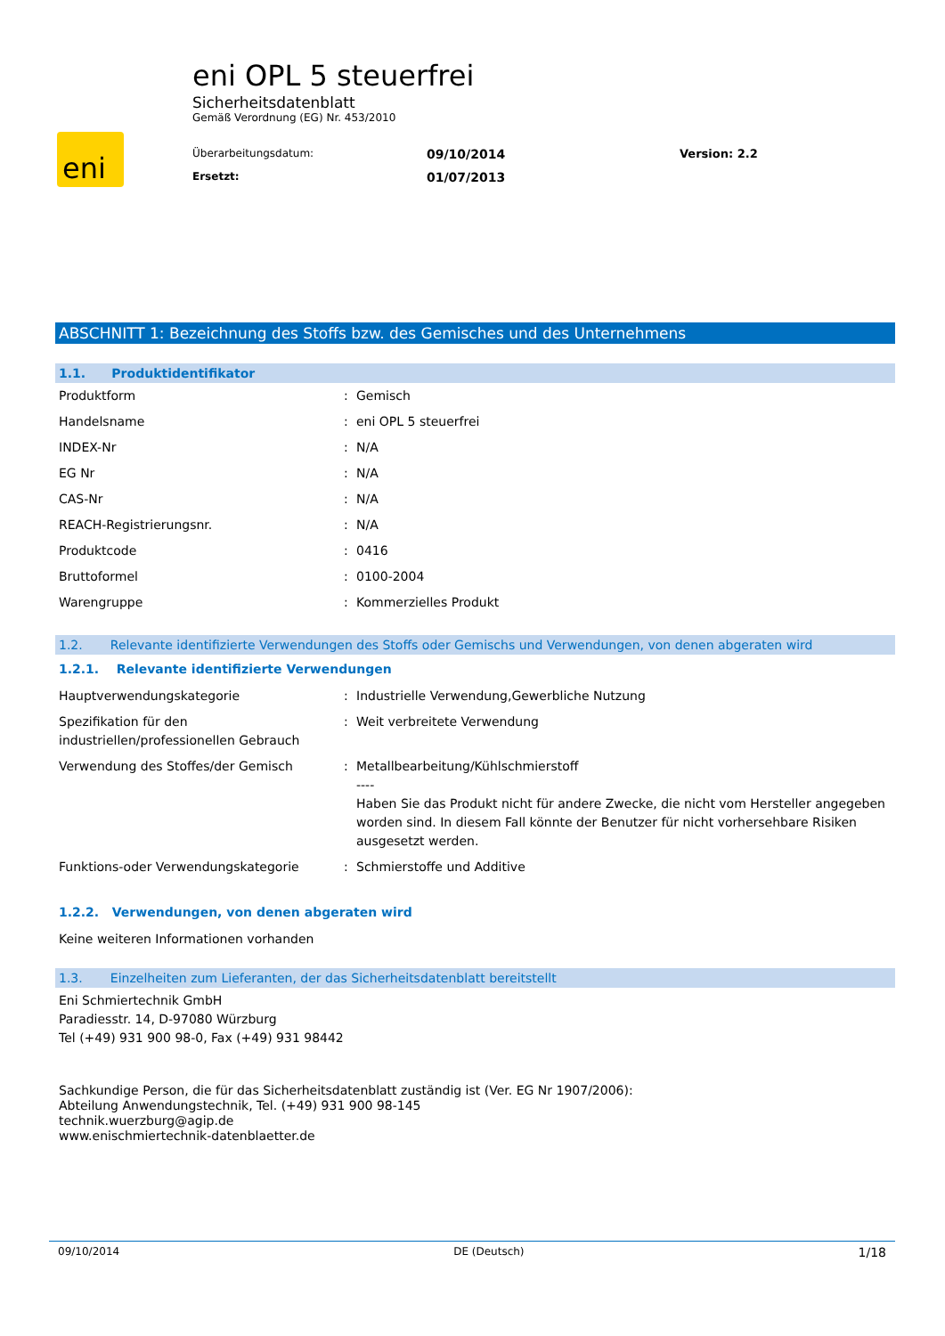eni
eni OPL 5 steuerfrei
Sicherheitsdatenblatt
Gemäß Verordnung (EG) Nr. 453/2010
Überarbeitungsdatum: 09/10/2014 Version: 2.2 Ersetzt: 01/07/2013
ABSCHNITT 1: Bezeichnung des Stoffs bzw. des Gemisches und des Unternehmens
1.1. Produktidentifikator
Produktform: Gemisch
Handelsname: eni OPL 5 steuerfrei
INDEX-Nr: N/A
EG Nr: N/A
CAS-Nr: N/A
REACH-Registrierungsnr.: N/A
Produktcode: 0416
Bruttoformel: 0100-2004
Warengruppe: Kommerzielles Produkt
1.2. Relevante identifizierte Verwendungen des Stoffs oder Gemischs und Verwendungen, von denen abgeraten wird
1.2.1. Relevante identifizierte Verwendungen
Hauptverwendungskategorie: Industrielle Verwendung,Gewerbliche Nutzung
Spezifikation für den industriellen/professionellen Gebrauch: Weit verbreitete Verwendung
Verwendung des Stoffes/der Gemisch: Metallbearbeitung/Kühlschmierstoff
----
Haben Sie das Produkt nicht für andere Zwecke, die nicht vom Hersteller angegeben worden sind. In diesem Fall könnte der Benutzer für nicht vorhersehbare Risiken ausgesetzt werden.
Funktions-oder Verwendungskategorie: Schmierstoffe und Additive
1.2.2. Verwendungen, von denen abgeraten wird
Keine weiteren Informationen vorhanden
1.3. Einzelheiten zum Lieferanten, der das Sicherheitsdatenblatt bereitstellt
Eni Schmiertechnik GmbH
Paradiesstr. 14, D-97080 Würzburg
Tel (+49) 931 900 98-0, Fax (+49) 931 98442
Sachkundige Person, die für das Sicherheitsdatenblatt zuständig ist (Ver. EG Nr 1907/2006):
Abteilung Anwendungstechnik, Tel. (+49) 931 900 98-145
technik.wuerzburg@agip.de
www.enischmiertechnik-datenblaetter.de
09/10/2014 DE (Deutsch) 1/18